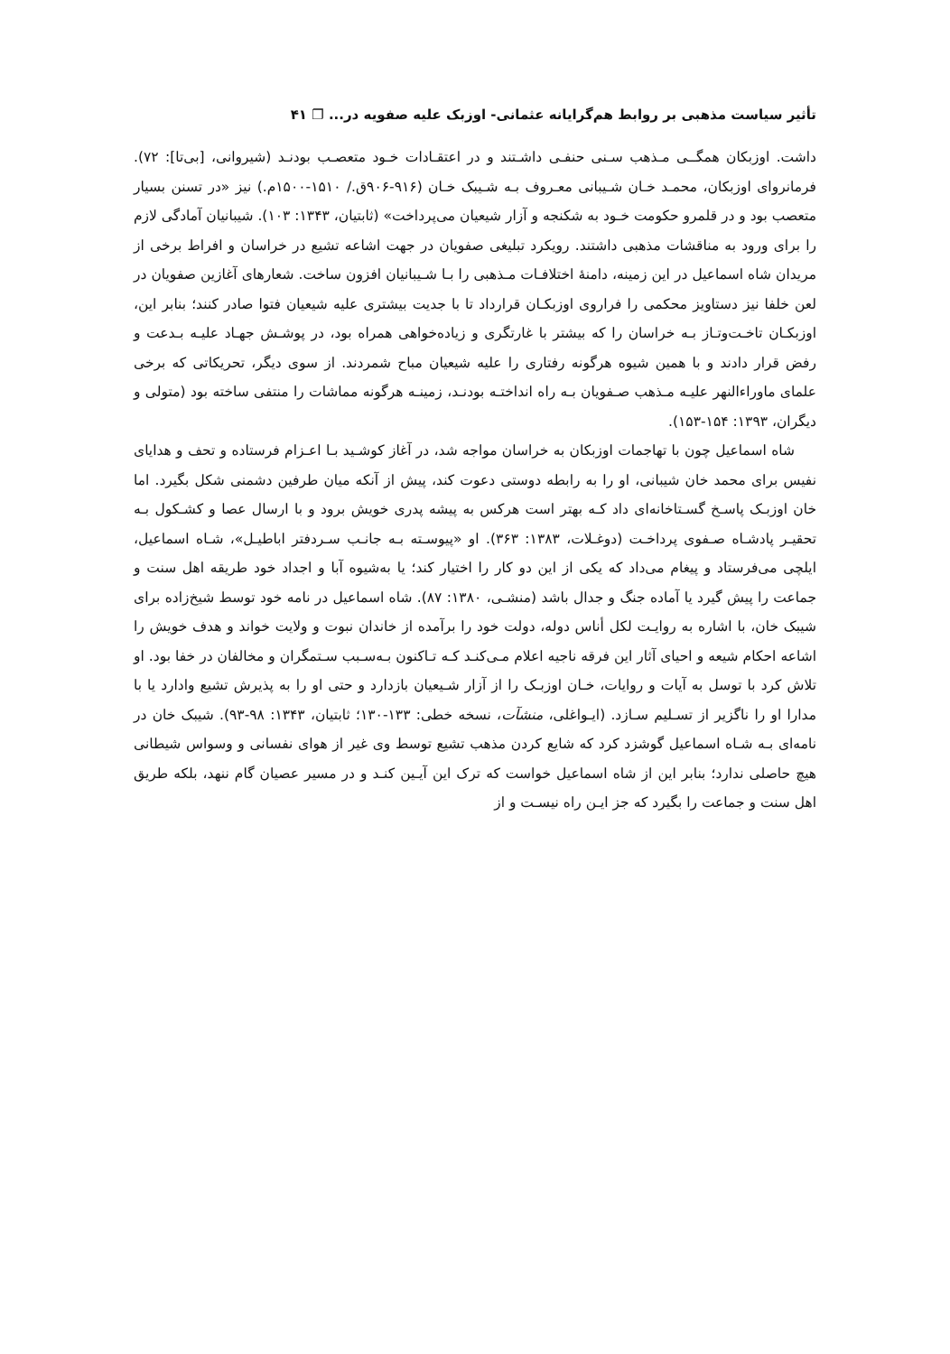تأثیر سیاست مذهبی بر روابط هم‌گرایانه عثمانی- اوزبک علیه صفویه در... ❐ ۴۱
داشت. اوزبکان همگــی مـذهب سـنی حنفـی داشـتند و در اعتقـادات خـود متعصـب بودنـد (شیروانی، [بی‌تا]: ۷۲). فرمانروای اوزبکان، محمـد خـان شـیبانی معـروف بـه شـیبک خـان (۹۱۶-۹۰۶ق./ ۱۵۱۰-۱۵۰۰م.) نیز «در تسنن بسیار متعصب بود و در قلمرو حکومت خـود به شکنجه و آزار شیعیان می‌پرداخت» (ثابتیان، ۱۳۴۳: ۱۰۳). شیبانیان آمادگی لازم را برای ورود به مناقشات مذهبی داشتند. رویکرد تبلیغی صفویان در جهت اشاعه تشیع در خراسان و افراط برخی از مریدان شاه اسماعیل در این زمینه، دامنهٔ اختلافـات مـذهبی را بـا شـیبانیان افزون ساخت. شعارهای آغازین صفویان در لعن خلفا نیز دستاویز محکمی را فراروی اوزبکـان قرارداد تا با جدیت بیشتری علیه شیعیان فتوا صادر کنند؛ بنابر این، اوزبکـان تاخـت‌وتـاز بـه خراسان را که بیشتر با غارتگری و زیاده‌خواهی همراه بود، در پوشـش جهـاد علیـه بـدعت و رفض قرار دادند و با همین شیوه هرگونه رفتاری را علیه شیعیان مباح شمردند. از سوی دیگر، تحریکاتی که برخی علمای ماوراءالنهر علیـه مـذهب صـفویان بـه راه انداختـه بودنـد، زمینـه هرگونه مماشات را منتفی ساخته بود (متولی و دیگران، ۱۳۹۳: ۱۵۴-۱۵۳).
شاه اسماعیل چون با تهاجمات اوزبکان به خراسان مواجه شد، در آغاز کوشـید بـا اعـزام فرستاده و تحف و هدایای نفیس برای محمد خان شیبانی، او را به رابطه دوستی دعوت کند، پیش از آنکه میان طرفین دشمنی شکل بگیرد. اما خان اوزبـک پاسـخ گسـتاخانه‌ای داد کـه بهتر است هرکس به پیشه پدری خویش برود و با ارسال عصا و کشـکول بـه تحقیـر پادشـاه صـفوی پرداخـت (دوغـلات، ۱۳۸۳: ۳۶۳). او «پیوسـته بـه جانـب سـردفتر اباطیـل»، شـاه اسماعیل، ایلچی می‌فرستاد و پیغام می‌داد که یکی از این دو کار را اختیار کند؛ یا به‌شیوه آبا و اجداد خود طریقه اهل سنت و جماعت را پیش گیرد یا آماده جنگ و جدال باشد (منشـی، ۱۳۸۰: ۸۷). شاه اسماعیل در نامه خود توسط شیخ‌زاده برای شیبک خان، با اشاره به روایـت لکل أناس دوله، دولت خود را برآمده از خاندان نبوت و ولایت خواند و هدف خویش را اشاعه احکام شیعه و احیای آثار این فرقه ناجیه اعلام مـی‌کنـد کـه تـاکنون بـه‌سـبب سـتمگران و مخالفان در خفا بود. او تلاش کرد با توسل به آیات و روایات، خـان اوزبـک را از آزار شـیعیان بازدارد و حتی او را به پذیرش تشیع وادارد یا با مدارا او را ناگزیر از تسـلیم سـازد. (ایـواغلی، منشآت، نسخه خطی: ۱۳۳-۱۳۰؛ ثابتیان، ۱۳۴۳: ۹۸-۹۳). شیبک خان در نامه‌ای بـه شـاه اسماعیل گوشزد کرد که شایع کردن مذهب تشیع توسط وی غیر از هوای نفسانی و وسواس شیطانی هیچ حاصلی ندارد؛ بنابر این از شاه اسماعیل خواست که ترک این آیـین کنـد و در مسیر عصیان گام ننهد، بلکه طریق اهل سنت و جماعت را بگیرد که جز ایـن راه نیسـت و از